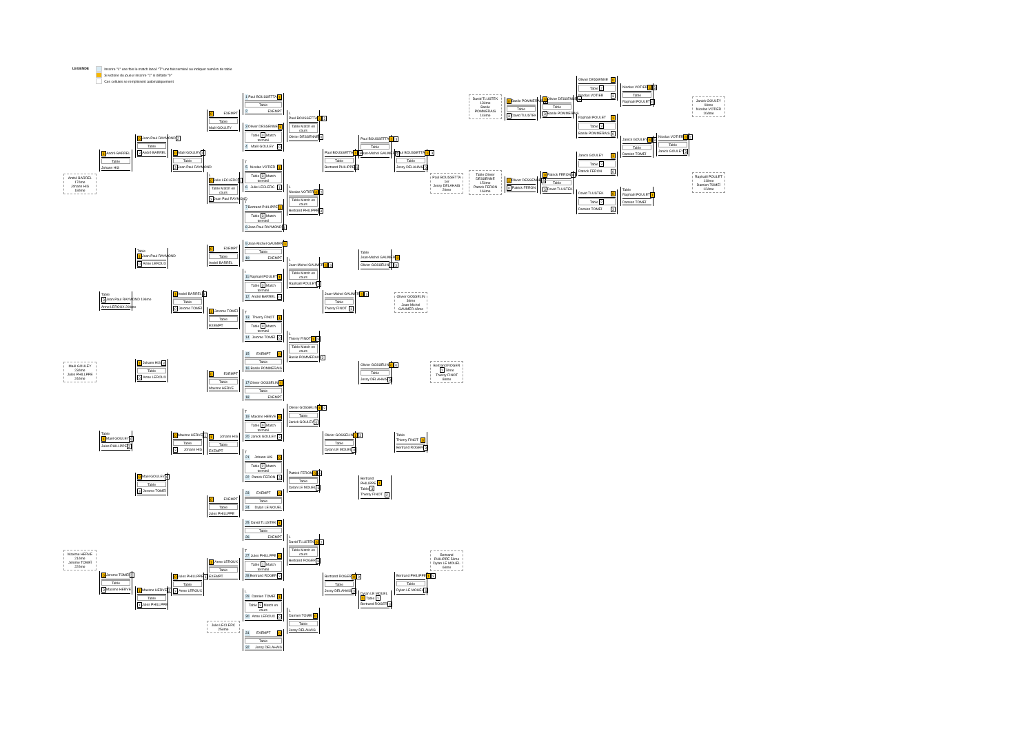LEGENDE Inscrire "L" une fois le match lancé "T" une fois terminé ou indiquer numéro de table
Si victoire du joueur inscrire "1" si défaite "0"
Ces cellules se remplissent automatiquement
André BARREL 17ème
Johann HIS 18ème
Maël GOULEY 23ème
Jules PHILLPPE 24ème
Maxime HERVE 21ème
Jerome TOMEÏ 22ème
1 André BARREL
Table
Johann HIS
Table
3 Jean Paul RAYMOND 19ème
Anne LEROUX 20ème
Table
1 Maël GOULEY 0
Jules PHILLPPE 3
0 Jerome TOMEÏ 1
Table
3 Maxime HERVE
0 Jean Paul RAYMOND 2
Table
3 André BARREL
Table
1 Jean Paul RAYMOND
0 Anne LEROUX
1 Johann HIS 3
Table
0 Anne LEROUX
0 Maël GOULEY 0
Table
3 Jerome TOMEÏ
1 Maxime HERVE 3
Table
1 Jules PHILLPPE
0 Maël GOULEY 0
Table
3 Jean Paul RAYMOND
1 André BARREL 3
Table
0 Jerome TOMEÏ
0 Maxime HERVE 1
Table
3 Johann HIS
0 Jules PHILLPPE 1
Table
3 Anne LEROUX
0 EXEMPT
Table
Maël GOULEY
L
0 Julie LECLERC 0
Table Match en cours
3 Jean Paul RAYMOND
0 EXEMPT
Table
André BARREL
1 Jerome TOMEÏ
Table
EXEMPT
0 EXEMPT
Table
Maxime HERVE
1 Johann HIS
Table
EXEMPT
0 EXEMPT
Table
Jules PHILLPPE
1 Anne LEROUX
Table
EXEMPT
Julie LECLERC 25ème
1 Paul BOUSSETTA 1
Table
2 EXEMPT
3 Olivier DESSENNE 1
Table 3 Match terminé
4 Maël GOULEY 0
T
5 Nicolas VOTIER 1
Table 3 Match terminé
6 Julie LECLERC 1
T
7 Bertrand PHILIPPE 1
Table 3 Match terminé
8 Jean Paul RAYMOND 1
9 Jean-Michel GAUMER 1
Table
10 EXEMPT
t
11 Raphaël POULET 1
Table 3 Match terminé
12 André BARREL 0
T
13 Thierry FINOT 1
Table 3 Match terminé
14 Jerome TOMEÏ 0
15 EXEMPT 0
Table
16 Basile POMMERAIS
17 Olivier GOSSELIN 1
Table
18 EXEMPT
T
19 Maxime HERVE 0
Table 0 Match terminé
20 Janick GOULEY 3
T
21 Johann HIS 0
Table 2 Match terminé
22 Patrick FERON 3
23 EXEMPT 0
Table
24 Dylan LE MOUEL
25 David TLUSTEK 1
Table
26 EXEMPT
T
27 Jules PHILLPPE 0
Table 1 Match terminé
28 Bertrand ROGER 3
L
29 Damien TOMEÏ 1
Table 3 Match en cours
30 Anne LEROUX 0
31 EXEMPT 0
Table
32 Jessy DELAHAIS
L
Paul BOUSSETTA 1 3
Table Match en cours
Olivier DESSENNE 0
L
Nicolas VOTIER 0 2
Table Match en cours
Bertrand PHILIPPE 3
L
Jean-Michel GAUMER 1 3
Table Match en cours
Raphaël POULET 2
L
Thierry FINOT 1 3
Table Match en cours
Basile POMMERAIS 2
Olivier GOSSELIN 1 3
Table
Janick GOULEY 0
Patrick FERON 0 0
Table
Dylan LE MOUEL 3
L
David TLUSTEK 0 2
Table Match en cours
Bertrand ROGER 3
L
Damien TOMEÏ 0
Table
Jessy DELAHAIS
Paul BOUSSETTA 1 3
Table
Bertrand PHILIPPE 4
Jean-Michel GAUMER 1 3
Table
Thierry FINOT 1
Olivier GOSSELIN 1 3
Table
Dylan LE MOUEL 0
Bertrand ROGER 0 0
Table
Jessy DELAHAIS 3
Paul BOUSSETTA 1 3
Table
Jean-Michel GAUMER 1
Table
Jean-Michel GAUMER 0
Olivier GOSSELIN 1 3
Olivier GOSSELIN 0 0
Table
Jessy DELAHAIS 3
Bertrand PHILIPPE 1 Table 3
Thierry FINOT 2
Dylan LE MOUEL 1 Table 1
Bertrand ROGER 3
Paul BOUSSETTA 1 3
Table
Jessy DELAHAIS 0
Olivier GOSSELIN 3ème
Jean-Michel GAUMER 4ème
Table
Thierry FINOT 0
Bertrand ROGER 3
Bertrand PHILIPPE 1 3
Table
Dylan LE MOUEL 1
Paul BOUSSETTA 1er
Jessy DELAHAIS 2ème
Bertrand ROGER 1 7ème
Thierry FINOT 8ème
Bertrand PHILIPPE 5ème
Dylan LE MOUEL 6ème
David TLUSTEK 13ème
Basile POMMERAIS 14ème
Table Olivier DESSENNE 15ème
Patrick FERON 16ème
0 Basile POMMERAIS 1
Table
3 David TLUSTEK
1 Olivier DESSENNE 3
0 Patrick FERON
0 Olivier DESSENNE 0
Table
3 Basile POMMERAIS
0 Patrick FERON 0
Table
3 David TLUSTEK
Olivier DESSENNE 0
Table 2
Nicolas VOTIER 3
Raphaël POULET 1
Table 3
Basile POMMERAIS 0
Janick GOULEY 1
Table 3
Patrick FERON 0
David TLUSTEK 0
Table 2
Damien TOMEÏ 3
Nicolas VOTIER 1 3
Table
Raphaël POULET 0
Janick GOULEY 1 3
Table
Damien TOMEÏ
Table
Raphaël POULET 1
Damien TOMEÏ
Nicolas VOTIER 0 2
Table
Janick GOULEY 3
Janick GOULEY 9ème
Nicolas VOTIER 10ème
Raphaël POULET 11ème
Damien TOMEÏ 12ème